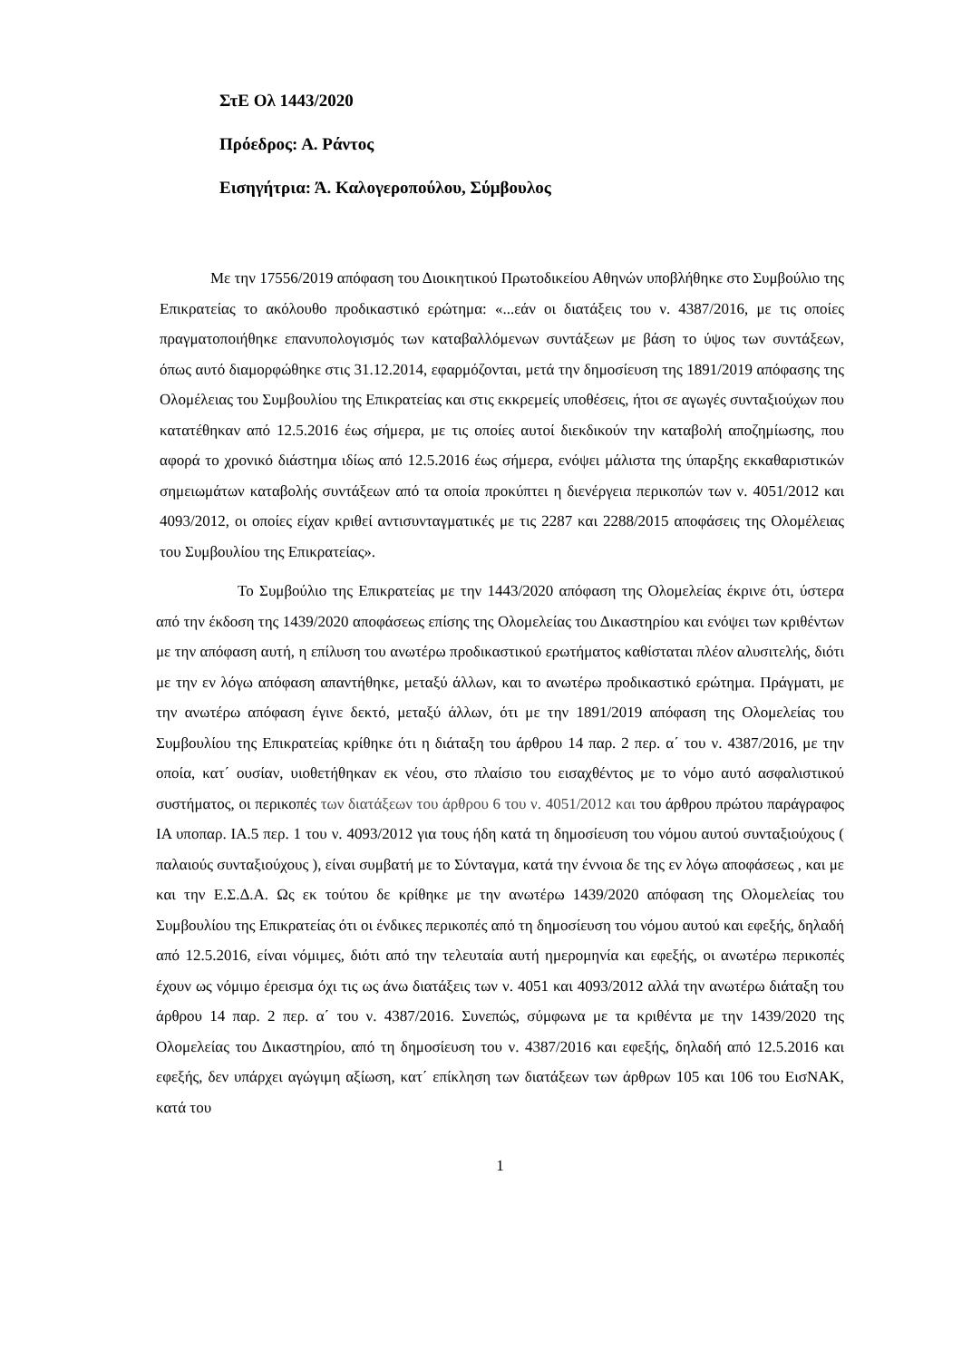ΣτΕ Ολ 1443/2020
Πρόεδρος: Α. Ράντος
Εισηγήτρια: Ά. Καλογεροπούλου, Σύμβουλος
Με την 17556/2019 απόφαση του Διοικητικού Πρωτοδικείου Αθηνών υποβλήθηκε στο Συμβούλιο της Επικρατείας το ακόλουθο προδικαστικό ερώτημα: «...εάν οι διατάξεις του ν. 4387/2016, με τις οποίες πραγματοποιήθηκε επανυπολογισμός των καταβαλλόμενων συντάξεων με βάση το ύψος των συντάξεων, όπως αυτό διαμορφώθηκε στις 31.12.2014, εφαρμόζονται, μετά την δημοσίευση της 1891/2019 απόφασης της Ολομέλειας του Συμβουλίου της Επικρατείας και στις εκκρεμείς υποθέσεις, ήτοι σε αγωγές συνταξιούχων που κατατέθηκαν από 12.5.2016 έως σήμερα, με τις οποίες αυτοί διεκδικούν την καταβολή αποζημίωσης, που αφορά το χρονικό διάστημα ιδίως από 12.5.2016 έως σήμερα, ενόψει μάλιστα της ύπαρξης εκκαθαριστικών σημειωμάτων καταβολής συντάξεων από τα οποία προκύπτει η διενέργεια περικοπών των ν. 4051/2012 και 4093/2012, οι οποίες είχαν κριθεί αντισυνταγματικές με τις 2287 και 2288/2015 αποφάσεις της Ολομέλειας του Συμβουλίου της Επικρατείας».
Το Συμβούλιο της Επικρατείας με την 1443/2020 απόφαση της Ολομελείας έκρινε ότι, ύστερα από την έκδοση της 1439/2020 αποφάσεως επίσης της Ολομελείας του Δικαστηρίου και ενόψει των κριθέντων με την απόφαση αυτή, η επίλυση του ανωτέρω προδικαστικού ερωτήματος καθίσταται πλέον αλυσιτελής, διότι με την εν λόγω απόφαση απαντήθηκε, μεταξύ άλλων, και το ανωτέρω προδικαστικό ερώτημα. Πράγματι, με την ανωτέρω απόφαση έγινε δεκτό, μεταξύ άλλων, ότι με την 1891/2019 απόφαση της Ολομελείας του Συμβουλίου της Επικρατείας κρίθηκε ότι η διάταξη του άρθρου 14 παρ. 2 περ. α΄ του ν. 4387/2016, με την οποία, κατ΄ ουσίαν, υιοθετήθηκαν εκ νέου, στο πλαίσιο του εισαχθέντος με το νόμο αυτό ασφαλιστικού συστήματος, οι περικοπές των διατάξεων του άρθρου 6 του ν. 4051/2012 και του άρθρου πρώτου παράγραφος ΙΑ υποπαρ. ΙΑ.5 περ. 1 του ν. 4093/2012 για τους ήδη κατά τη δημοσίευση του νόμου αυτού συνταξιούχους ( παλαιούς συνταξιούχους ), είναι συμβατή με το Σύνταγμα, κατά την έννοια δε της εν λόγω αποφάσεως , και με και την Ε.Σ.Δ.Α. Ως εκ τούτου δε κρίθηκε με την ανωτέρω 1439/2020 απόφαση της Ολομελείας του Συμβουλίου της Επικρατείας ότι οι ένδικες περικοπές από τη δημοσίευση του νόμου αυτού και εφεξής, δηλαδή από 12.5.2016, είναι νόμιμες, διότι από την τελευταία αυτή ημερομηνία και εφεξής, οι ανωτέρω περικοπές έχουν ως νόμιμο έρεισμα όχι τις ως άνω διατάξεις των ν. 4051 και 4093/2012 αλλά την ανωτέρω διάταξη του άρθρου 14 παρ. 2 περ. α΄ του ν. 4387/2016. Συνεπώς, σύμφωνα με τα κριθέντα με την 1439/2020 της Ολομελείας του Δικαστηρίου, από τη δημοσίευση του ν. 4387/2016 και εφεξής, δηλαδή από 12.5.2016 και εφεξής, δεν υπάρχει αγώγιμη αξίωση, κατ΄ επίκληση των διατάξεων των άρθρων 105 και 106 του ΕισΝΑΚ, κατά του
1